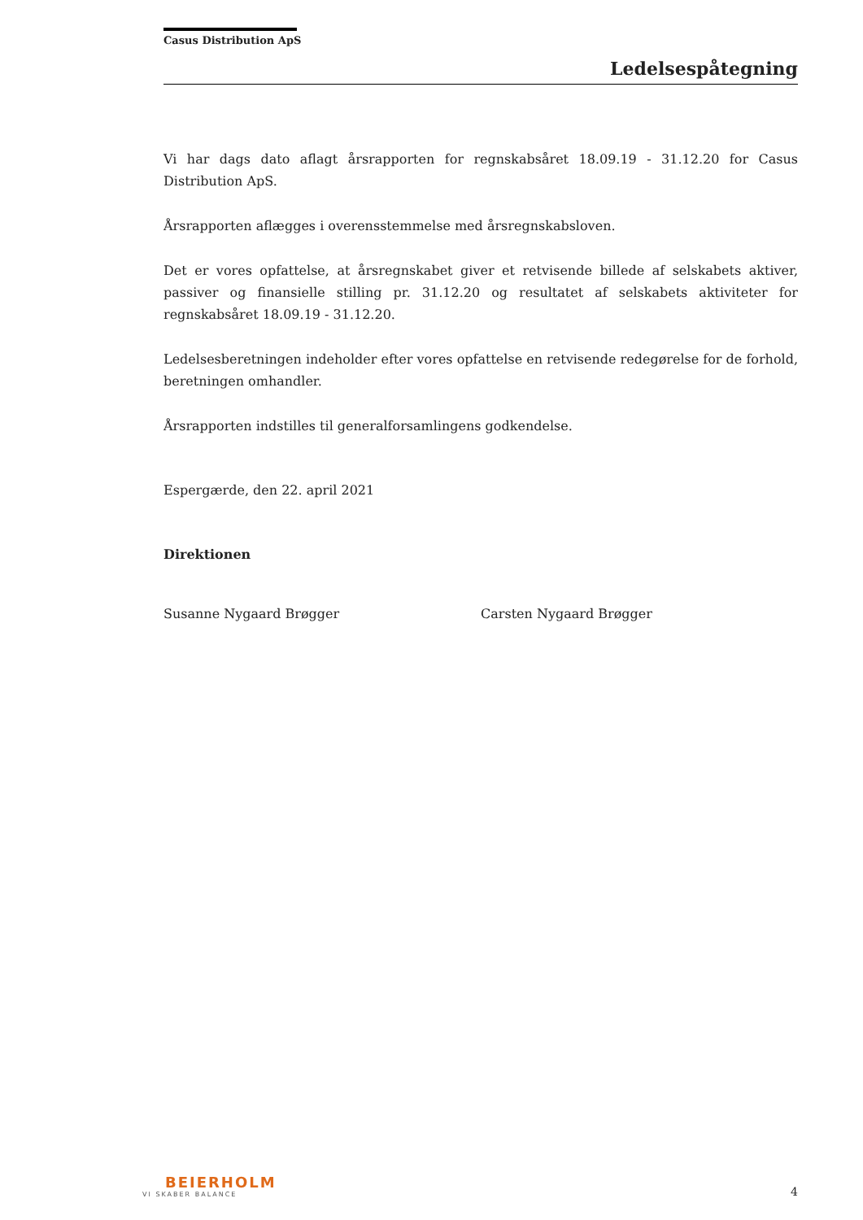Casus Distribution ApS
Ledelsespåtegning
Vi har dags dato aflagt årsrapporten for regnskabsåret 18.09.19 - 31.12.20 for Casus Distribution ApS.
Årsrapporten aflægges i overensstemmelse med årsregnskabsloven.
Det er vores opfattelse, at årsregnskabet giver et retvisende billede af selskabets aktiver, passiver og finansielle stilling pr. 31.12.20 og resultatet af selskabets aktiviteter for regnskabsåret 18.09.19 - 31.12.20.
Ledelsesberetningen indeholder efter vores opfattelse en retvisende redegørelse for de forhold, beretningen omhandler.
Årsrapporten indstilles til generalforsamlingens godkendelse.
Espergærde, den 22. april 2021
Direktionen
Susanne Nygaard Brøgger Carsten Nygaard Brøgger
BEIERHOLM
VI SKABER BALANCE
4